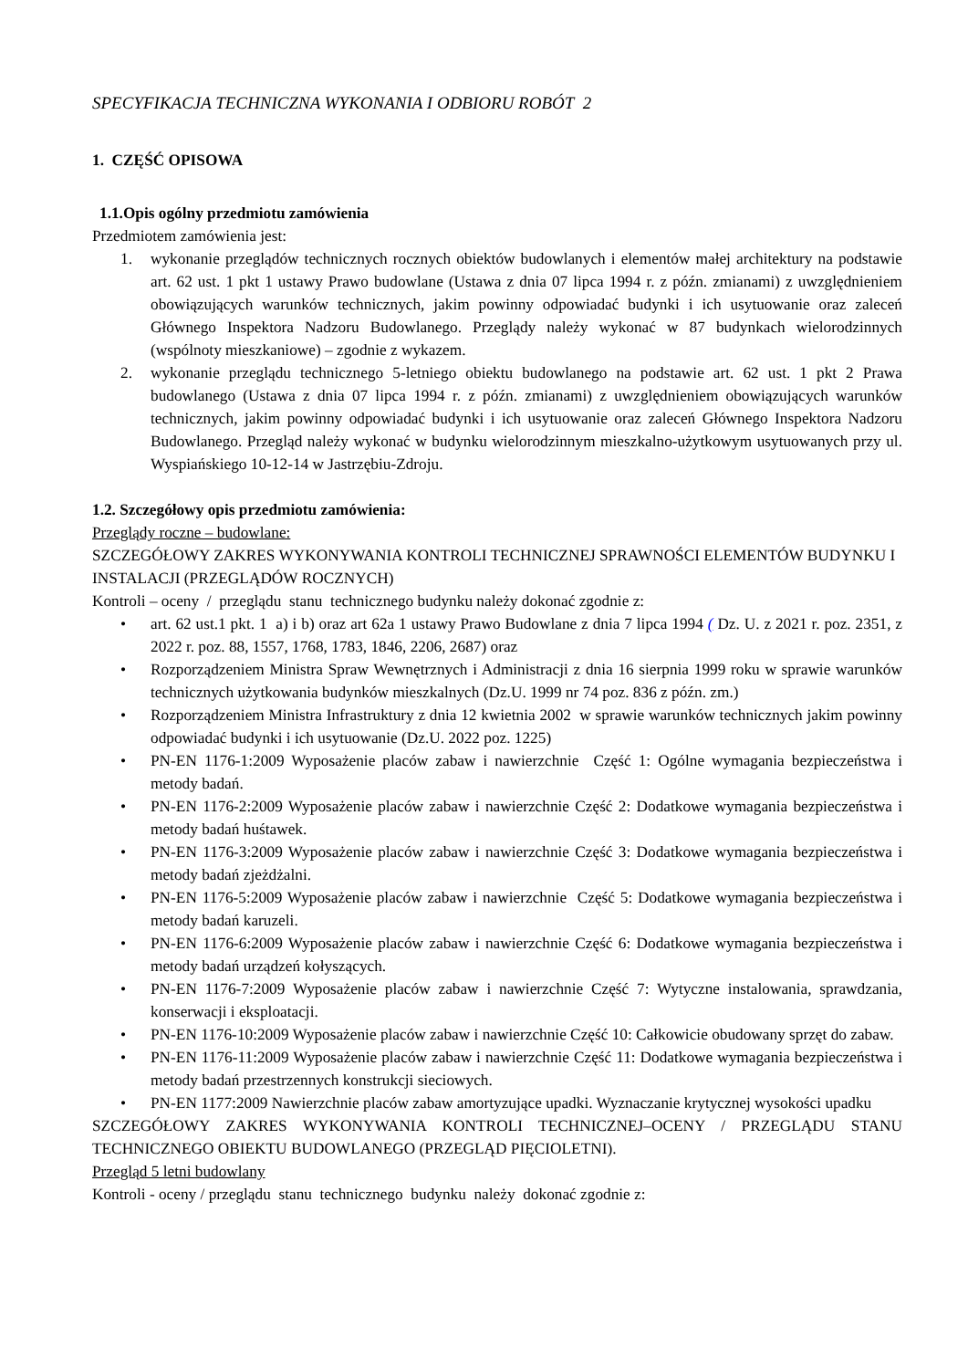SPECYFIKACJA TECHNICZNA WYKONANIA I ODBIORU ROBÓT 2
1. CZĘŚĆ OPISOWA
1.1.Opis ogólny przedmiotu zamówienia
Przedmiotem zamówienia jest:
1. wykonanie przeglądów technicznych rocznych obiektów budowlanych i elementów małej architektury na podstawie art. 62 ust. 1 pkt 1 ustawy Prawo budowlane (Ustawa z dnia 07 lipca 1994 r. z późn. zmianami) z uwzględnieniem obowiązujących warunków technicznych, jakim powinny odpowiadać budynki i ich usytuowanie oraz zaleceń Głównego Inspektora Nadzoru Budowlanego. Przeglądy należy wykonać w 87 budynkach wielorodzinnych (wspólnoty mieszkaniowe) – zgodnie z wykazem.
2. wykonanie przeglądu technicznego 5-letniego obiektu budowlanego na podstawie art. 62 ust. 1 pkt 2 Prawa budowlanego (Ustawa z dnia 07 lipca 1994 r. z późn. zmianami) z uwzględnieniem obowiązujących warunków technicznych, jakim powinny odpowiadać budynki i ich usytuowanie oraz zaleceń Głównego Inspektora Nadzoru Budowlanego. Przegląd należy wykonać w budynku wielorodzinnym mieszkalno-użytkowym usytuowanych przy ul. Wyspiańskiego 10-12-14 w Jastrzębiu-Zdroju.
1.2. Szczegółowy opis przedmiotu zamówienia:
Przeglądy roczne – budowlane:
SZCZEGÓŁOWY ZAKRES WYKONYWANIA KONTROLI TECHNICZNEJ SPRAWNOŚCI ELEMENTÓW BUDYNKU I INSTALACJI (PRZEGLĄDÓW ROCZNYCH)
Kontroli – oceny / przeglądu stanu technicznego budynku należy dokonać zgodnie z:
• art. 62 ust.1 pkt. 1 a) i b) oraz art 62a 1 ustawy Prawo Budowlane z dnia 7 lipca 1994 ( Dz. U. z 2021 r. poz. 2351, z 2022 r. poz. 88, 1557, 1768, 1783, 1846, 2206, 2687) oraz
• Rozporządzeniem Ministra Spraw Wewnętrznych i Administracji z dnia 16 sierpnia 1999 roku w sprawie warunków technicznych użytkowania budynków mieszkalnych (Dz.U. 1999 nr 74 poz. 836 z późn. zm.)
• Rozporządzeniem Ministra Infrastruktury z dnia 12 kwietnia 2002 w sprawie warunków technicznych jakim powinny odpowiadać budynki i ich usytuowanie (Dz.U. 2022 poz. 1225)
• PN-EN 1176-1:2009 Wyposażenie placów zabaw i nawierzchnie Część 1: Ogólne wymagania bezpieczeństwa i metody badań.
• PN-EN 1176-2:2009 Wyposażenie placów zabaw i nawierzchnie Część 2: Dodatkowe wymagania bezpieczeństwa i metody badań huśtawek.
• PN-EN 1176-3:2009 Wyposażenie placów zabaw i nawierzchnie Część 3: Dodatkowe wymagania bezpieczeństwa i metody badań zjeżdżalni.
• PN-EN 1176-5:2009 Wyposażenie placów zabaw i nawierzchnie Część 5: Dodatkowe wymagania bezpieczeństwa i metody badań karuzeli.
• PN-EN 1176-6:2009 Wyposażenie placów zabaw i nawierzchnie Część 6: Dodatkowe wymagania bezpieczeństwa i metody badań urządzeń kołyszących.
• PN-EN 1176-7:2009 Wyposażenie placów zabaw i nawierzchnie Część 7: Wytyczne instalowania, sprawdzania, konserwacji i eksploatacji.
• PN-EN 1176-10:2009 Wyposażenie placów zabaw i nawierzchnie Część 10: Całkowicie obudowany sprzęt do zabaw.
• PN-EN 1176-11:2009 Wyposażenie placów zabaw i nawierzchnie Część 11: Dodatkowe wymagania bezpieczeństwa i metody badań przestrzennych konstrukcji sieciowych.
• PN-EN 1177:2009 Nawierzchnie placów zabaw amortyzujące upadki. Wyznaczanie krytycznej wysokości upadku
SZCZEGÓŁOWY ZAKRES WYKONYWANIA KONTROLI TECHNICZNEJ–OCENY / PRZEGLĄDU STANU TECHNICZNEGO OBIEKTU BUDOWLANEGO (PRZEGLĄD PIĘCIOLETNI).
Przegląd 5 letni budowlany
Kontroli - oceny / przeglądu stanu technicznego budynku należy dokonać zgodnie z: